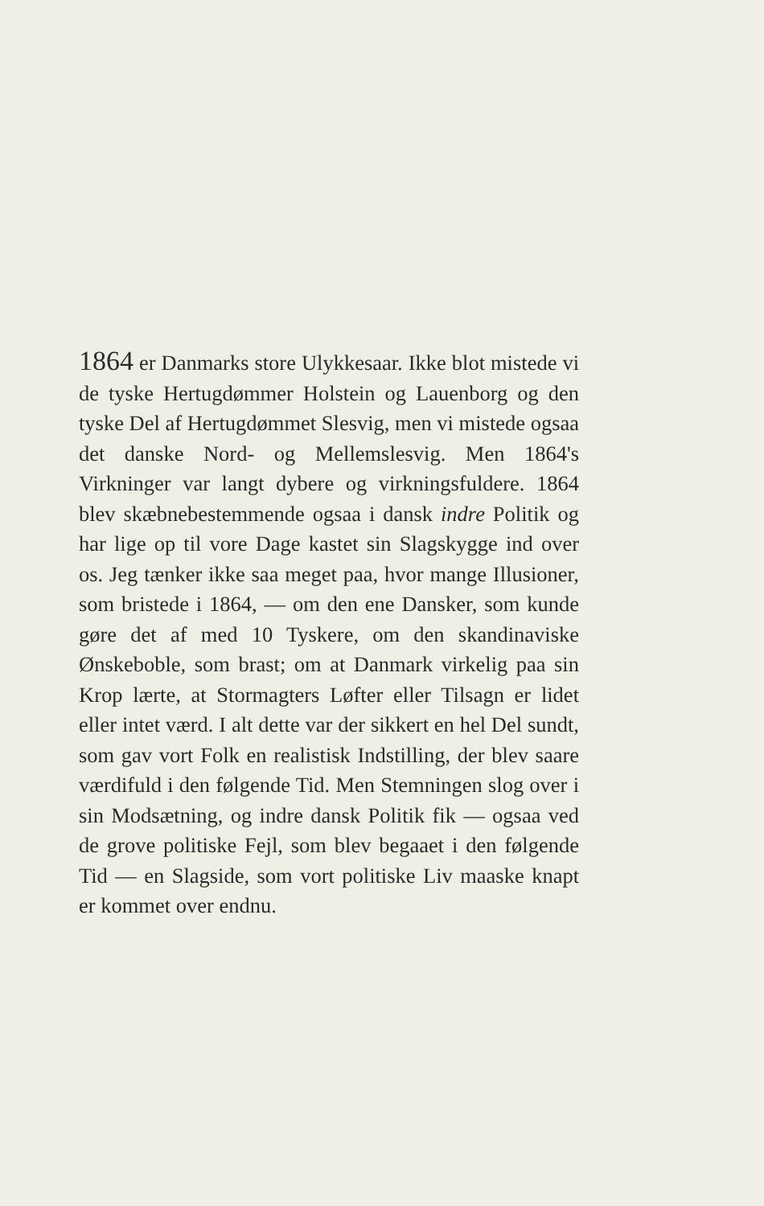1864 er Danmarks store Ulykkesaar. Ikke blot mistede vi de tyske Hertugdømmer Holstein og Lauenborg og den tyske Del af Hertugdømmet Slesvig, men vi mistede ogsaa det danske Nord- og Mellemslesvig. Men 1864's Virkninger var langt dybere og virkningsfuldere. 1864 blev skæbnebestemmende ogsaa i dansk indre Politik og har lige op til vore Dage kastet sin Slagskygge ind over os. Jeg tænker ikke saa meget paa, hvor mange Illusioner, som bristede i 1864, — om den ene Dansker, som kunde gøre det af med 10 Tyskere, om den skandinaviske Ønskeboble, som brast; om at Danmark virkelig paa sin Krop lærte, at Stormagters Løfter eller Tilsagn er lidet eller intet værd. I alt dette var der sikkert en hel Del sundt, som gav vort Folk en realistisk Indstilling, der blev saare værdifuld i den følgende Tid. Men Stemningen slog over i sin Modsætning, og indre dansk Politik fik — ogsaa ved de grove politiske Fejl, som blev begaaet i den følgende Tid — en Slagside, som vort politiske Liv maaske knapt er kommet over endnu.